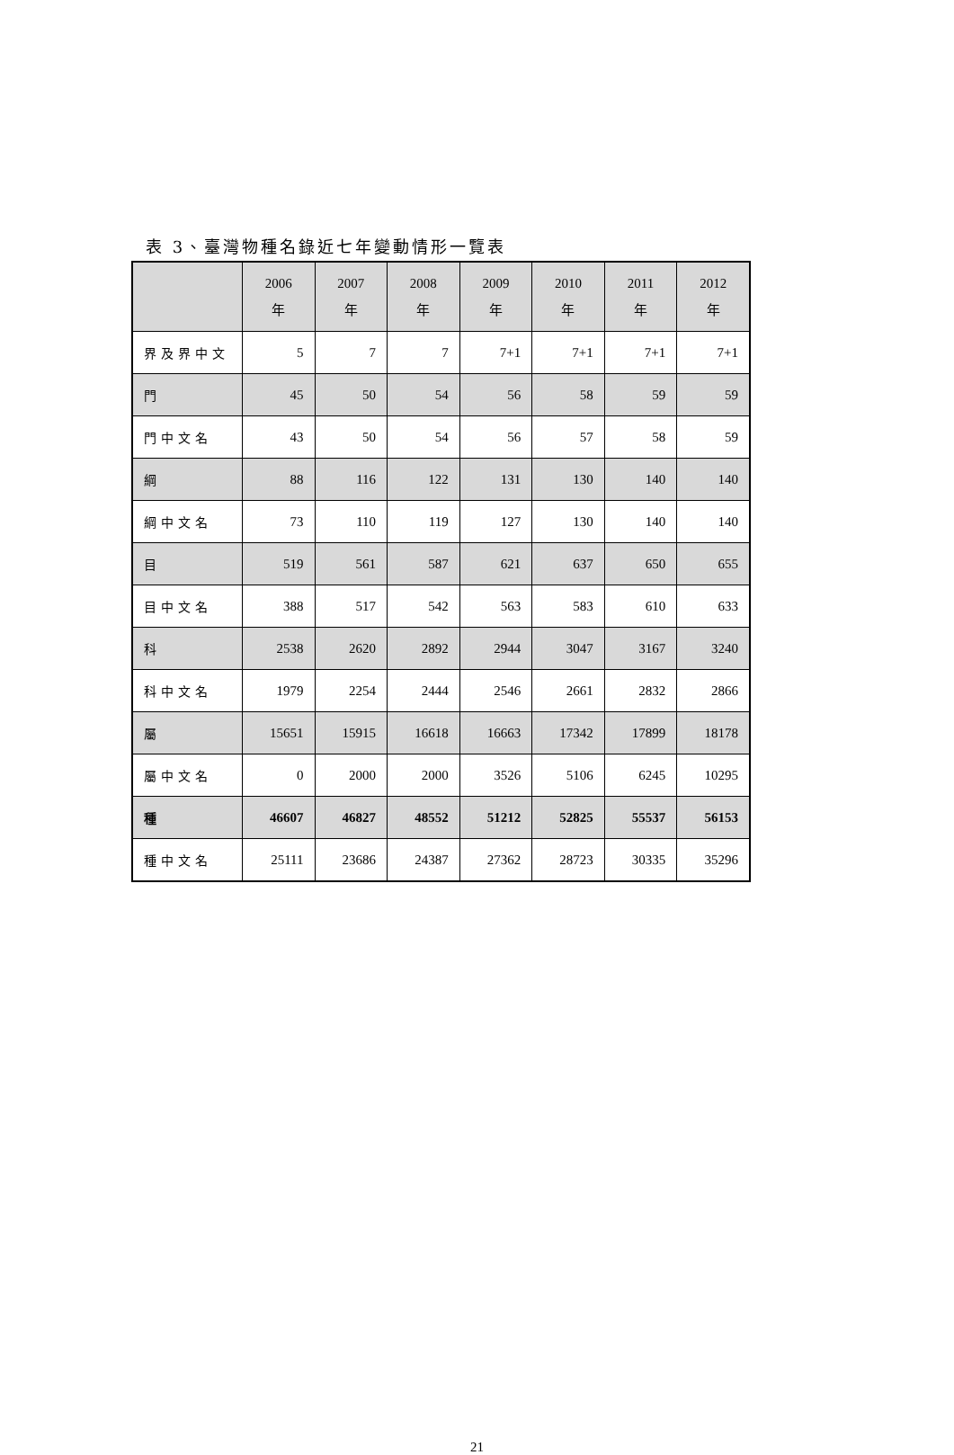表 3、臺灣物種名錄近七年變動情形一覽表
| | 2006 年 | 2007 年 | 2008 年 | 2009 年 | 2010 年 | 2011 年 | 2012 年 |
| --- | --- | --- | --- | --- | --- | --- | --- |
| 界及界中文 | 5 | 7 | 7 | 7+1 | 7+1 | 7+1 | 7+1 |
| 門 | 45 | 50 | 54 | 56 | 58 | 59 | 59 |
| 門中文名 | 43 | 50 | 54 | 56 | 57 | 58 | 59 |
| 綱 | 88 | 116 | 122 | 131 | 130 | 140 | 140 |
| 綱中文名 | 73 | 110 | 119 | 127 | 130 | 140 | 140 |
| 目 | 519 | 561 | 587 | 621 | 637 | 650 | 655 |
| 目中文名 | 388 | 517 | 542 | 563 | 583 | 610 | 633 |
| 科 | 2538 | 2620 | 2892 | 2944 | 3047 | 3167 | 3240 |
| 科中文名 | 1979 | 2254 | 2444 | 2546 | 2661 | 2832 | 2866 |
| 屬 | 15651 | 15915 | 16618 | 16663 | 17342 | 17899 | 18178 |
| 屬中文名 | 0 | 2000 | 2000 | 3526 | 5106 | 6245 | 10295 |
| 種 | 46607 | 46827 | 48552 | 51212 | 52825 | 55537 | 56153 |
| 種中文名 | 25111 | 23686 | 24387 | 27362 | 28723 | 30335 | 35296 |
21